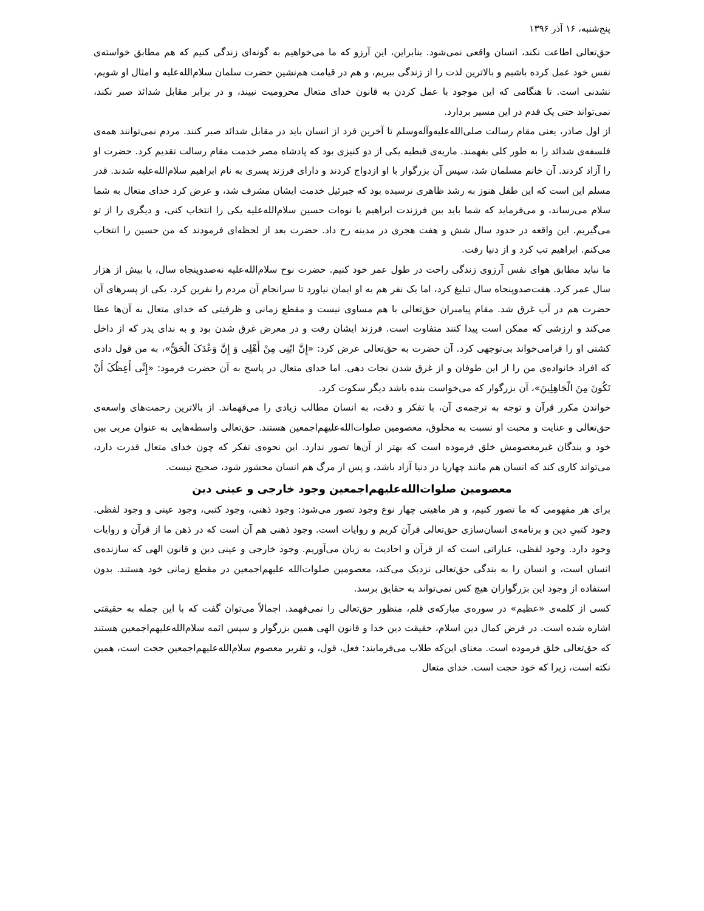پنج‌شنبه، ۱۶ آذر ۱۳۹۶
حق‌تعالی اطاعت نکند، انسان واقعی نمی‌شود. بنابراین، این آرزو که ما می‌خواهیم به گونه‌ای زندگی کنیم که هم مطابق خواسته‌ی نفس خود عمل کرده باشیم و بالاترین لذت را از زندگی ببریم، و هم در قیامت هم‌نشین حضرت سلمان سلام‌الله‌علیه و امثال او شویم، نشدنی است. تا هنگامی که این موجود با عمل کردن به قانون خدای متعال محرومیت نبیند، و در برابر مقابل شدائد صبر نکند، نمی‌تواند حتی یک قدم در این مسیر بردارد.
از اول صادر، یعنی مقام رسالت صلی‌الله‌علیه‌وآله‌وسلم تا آخرین فرد از انسان باید در مقابل شدائد صبر کنند. مردم نمی‌توانند همه‌ی فلسفه‌ی شدائد را به طور کلی بفهمند. ماریه‌ی قبطیه یکی از دو کنیزی بود که پادشاه مصر خدمت مقام رسالت تقدیم کرد. حضرت او را آزاد کردند. آن خانم مسلمان شد، سپس آن بزرگوار با او ازدواج کردند و دارای فرزند پسری به نام ابراهیم سلام‌الله‌علیه شدند. قدر مسلم این است که این طفل هنوز به رشد ظاهری نرسیده بود که جبرئیل خدمت ایشان مشرف شد، و عرض کرد خدای متعال به شما سلام می‌رساند، و می‌فرماید که شما باید بین فرزندت ابراهیم یا نوه‌ات حسین سلام‌الله‌علیه یکی را انتخاب کنی، و دیگری را از تو می‌گیریم. این واقعه در حدود سال شش و هفت هجری در مدینه رخ داد. حضرت بعد از لحظه‌ای فرمودند که من حسین را انتخاب می‌کنم. ابراهیم تب کرد و از دنیا رفت.
ما نباید مطابق هوای نفس آرزوی زندگی راحت در طول عمر خود کنیم. حضرت نوح سلام‌الله‌علیه نه‌صدوپنجاه سال، یا بیش از هزار سال عمر کرد. هفت‌صدوپنجاه سال تبلیغ کرد، اما یک نفر هم به او ایمان نیاورد تا سرانجام آن مردم را نفرین کرد. یکی از پسرهای آن حضرت هم در آب غرق شد. مقام پیامبران حق‌تعالی با هم مساوی نیست و مقطع زمانی و ظرفیتی که خدای متعال به آن‌ها عطا می‌کند و ارزشی که ممکن است پیدا کنند متفاوت است. فرزند ایشان رفت و در معرض غرق شدن بود و به ندای پدر که از داخل کشتی او را فرامی‌خواند بی‌توجهی کرد. آن حضرت به حق‌تعالی عرض کرد: «إِنَّ ابْنِی مِنْ أَهْلِی وَ إِنَّ وَعْدَکَ الْحَقُّ»، به من قول دادی که افراد خانواده‌ی من را از این طوفان و از غرق شدن نجات دهی. اما خدای متعال در پاسخ به آن حضرت فرمود: «إِنِّی أَعِظُکَ أَنْ تَکُونَ مِنَ الْجَاهِلِینَ»، آن بزرگوار که می‌خواست بنده باشد دیگر سکوت کرد.
خواندن مکرر قرآن و توجه به ترجمه‌ی آن، با تفکر و دقت، به انسان مطالب زیادی را می‌فهماند. از بالاترین رحمت‌های واسعه‌ی حق‌تعالی و عنایت و محبت او نسبت به مخلوق، معصومین صلوات‌الله‌علیهم‌اجمعین هستند. حق‌تعالی واسطه‌هایی به عنوان مربی بین خود و بندگان غیرمعصومش خلق فرموده است که بهتر از آن‌ها تصور ندارد. این نحوه‌ی تفکر که چون خدای متعال قدرت دارد، می‌تواند کاری کند که انسان هم مانند چهارپا در دنیا آزاد باشد، و پس از مرگ هم انسان محشور شود، صحیح نیست.
معصومین صلوات‌الله‌علیهم‌اجمعین وجود خارجی و عینی دین
برای هر مفهومی که ما تصور کنیم، و هر ماهیتی چهار نوع وجود تصور می‌شود: وجود ذهنی، وجود کتبی، وجود عینی و وجود لفظی. وجود کتبیِ دین و برنامه‌ی انسان‌سازی حق‌تعالی قرآن کریم و روایات است. وجود ذهنی هم آن است که در ذهن ما از قرآن و روایات وجود دارد. وجود لفظی، عباراتی است که از قرآن و احادیث به زبان می‌آوریم. وجود خارجی و عینی دین و قانون الهی که سازنده‌ی انسان است، و انسان را به بندگی حق‌تعالی نزدیک می‌کند، معصومین صلوات‌الله علیهم‌اجمعین در مقطع زمانی خود هستند. بدون استفاده از وجود این بزرگواران هیچ کس نمی‌تواند به حقایق برسد.
کسی از کلمه‌ی «عظیم» در سوره‌ی مبارکه‌ی قلم، منظور حق‌تعالی را نمی‌فهمد. اجمالاً می‌توان گفت که با این جمله به حقیقتی اشاره شده است. در فرض کمال دین اسلام، حقیقت دین خدا و قانون الهی همین بزرگوار و سپس ائمه سلام‌الله‌علیهم‌اجمعین هستند که حق‌تعالی خلق فرموده است. معنای این‌که طلاب می‌فرمایند: فعل، قول، و تقریر معصوم سلام‌الله‌علیهم‌اجمعین حجت است، همین نکته است، زیرا که خود حجت است. خدای متعال